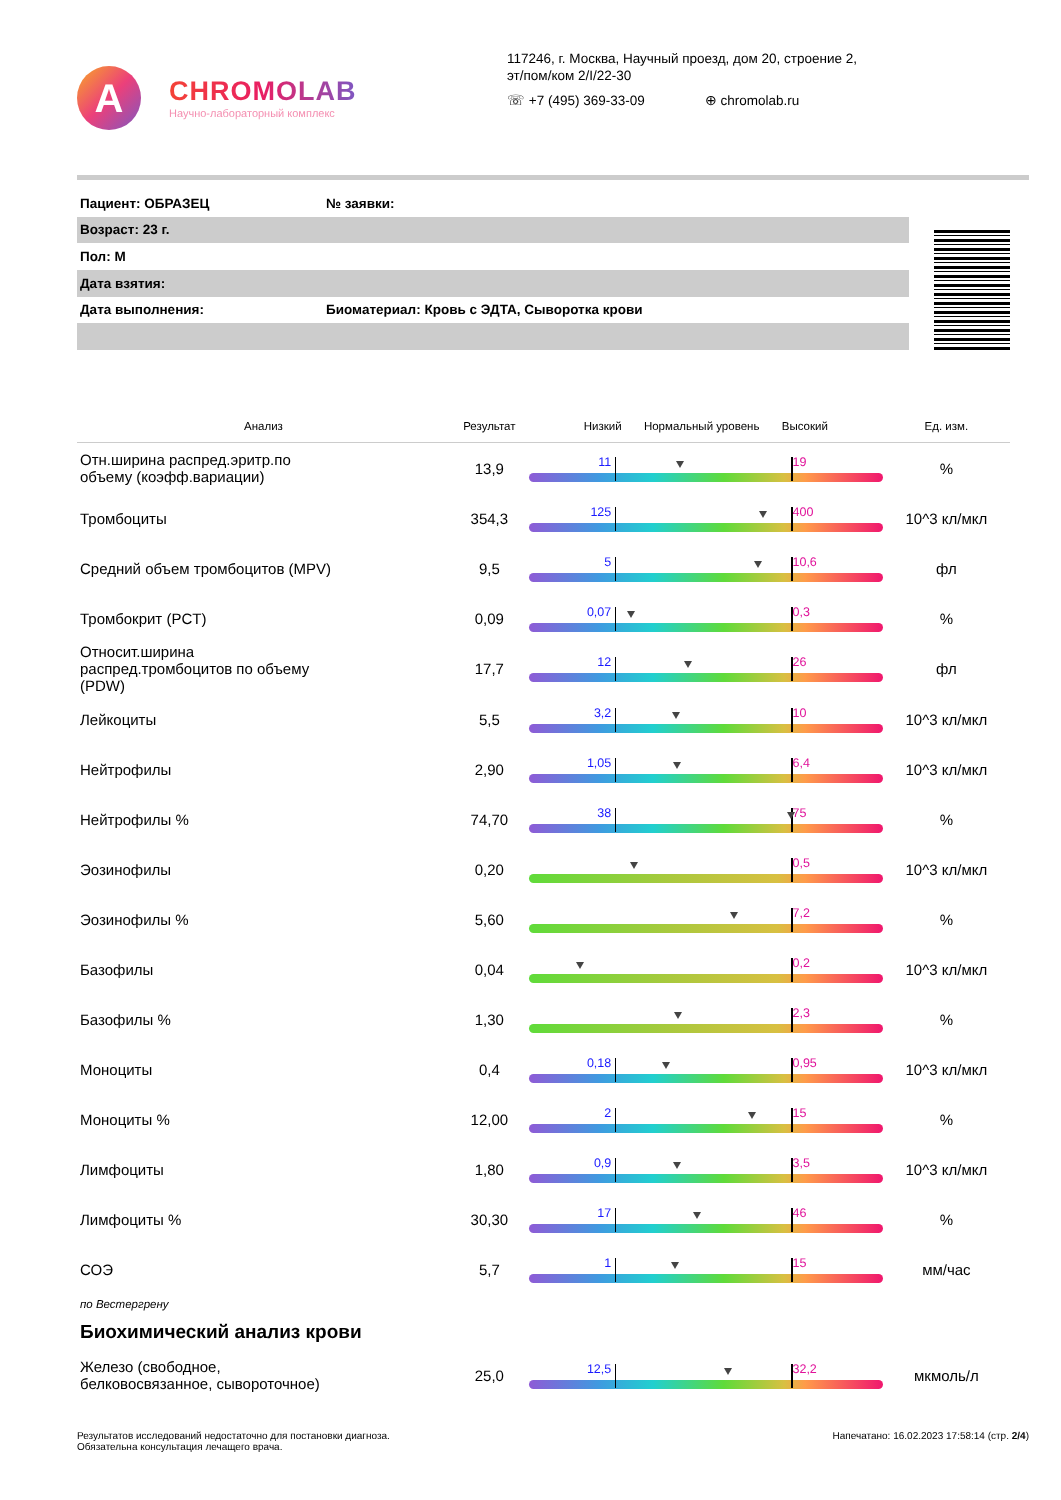A
CHROMOLAB
Научно-лабораторный комплекс
117246, г. Москва, Научный проезд, дом 20, строение 2,
эт/пом/ком 2/I/22-30
☏ +7 (495) 369-33-09 ⊕ chromolab.ru
| Пациент: ОБРАЗЕЦ | № заявки: |
| Возраст: 23 г. | |
| Пол: М | |
| Дата взятия: | |
| Дата выполнения: | Биоматериал: Кровь с ЭДТА, Сыворотка крови |
| Анализ | Результат | Низкий Нормальный уровень Высокий | Ед. изм. |
| --- | --- | --- | --- |
| Отн.ширина распред.эритр.по объему (коэфф.вариации) | 13,9 | 11 19 | % |
| Тромбоциты | 354,3 | 125 400 | 10^3 кл/мкл |
| Средний объем тромбоцитов (MPV) | 9,5 | 5 10,6 | фл |
| Тромбокрит (PCT) | 0,09 | 0,07 0,3 | % |
| Относит.ширина распред.тромбоцитов по объему (PDW) | 17,7 | 12 26 | фл |
| Лейкоциты | 5,5 | 3,2 10 | 10^3 кл/мкл |
| Нейтрофилы | 2,90 | 1,05 6,4 | 10^3 кл/мкл |
| Нейтрофилы % | 74,70 | 38 75 | % |
| Эозинофилы | 0,20 | 0,5 | 10^3 кл/мкл |
| Эозинофилы % | 5,60 | 7,2 | % |
| Базофилы | 0,04 | 0,2 | 10^3 кл/мкл |
| Базофилы % | 1,30 | 2,3 | % |
| Моноциты | 0,4 | 0,18 0,95 | 10^3 кл/мкл |
| Моноциты % | 12,00 | 2 15 | % |
| Лимфоциты | 1,80 | 0,9 3,5 | 10^3 кл/мкл |
| Лимфоциты % | 30,30 | 17 46 | % |
| СОЭ | 5,7 | 1 15 | мм/час |
| по Вестергрену | | | |
| Биохимический анализ крови | | | |
| Железо (свободное, белковосвязанное, сывороточное) | 25,0 | 12,5 32,2 | мкмоль/л |
Результатов исследований недостаточно для постановки диагноза.
Обязательна консультация лечащего врача.
Напечатано: 16.02.2023 17:58:14 (стр. 2/4)